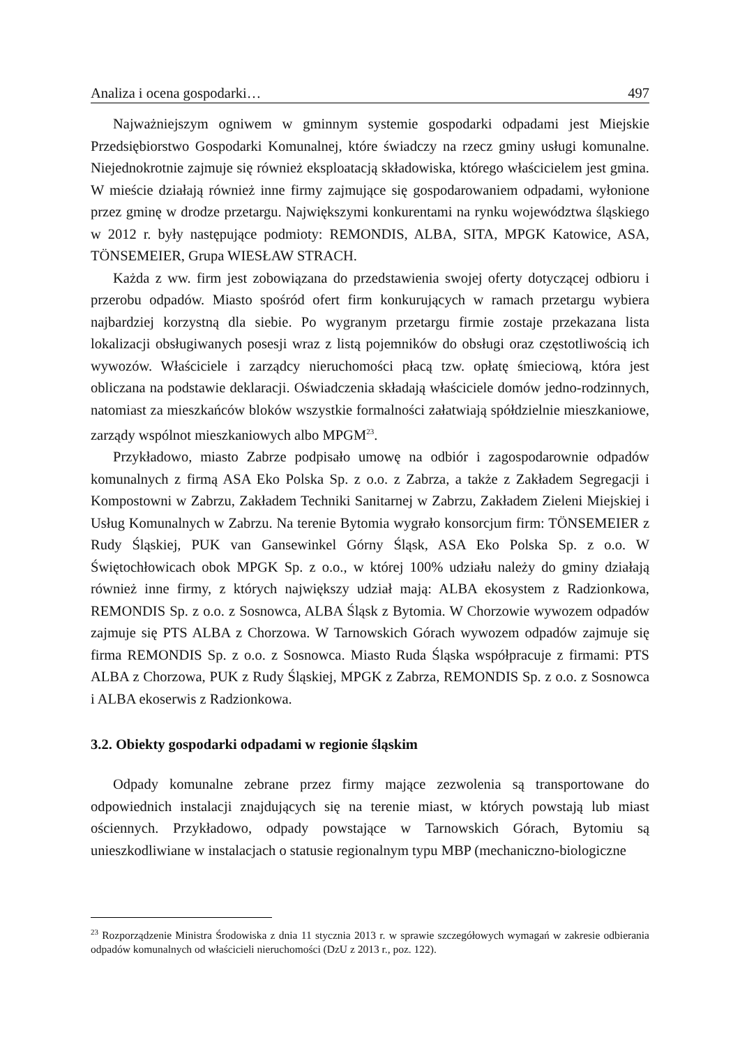Analiza i ocena gospodarki… 497
Najważniejszym ogniwem w gminnym systemie gospodarki odpadami jest Miejskie Przedsiębiorstwo Gospodarki Komunalnej, które świadczy na rzecz gminy usługi komunalne. Niejednokrotnie zajmuje się również eksploatacją składowiska, którego właścicielem jest gmina. W mieście działają również inne firmy zajmujące się gospodarowaniem odpadami, wyłonione przez gminę w drodze przetargu. Największymi konkurentami na rynku województwa śląskiego w 2012 r. były następujące podmioty: REMONDIS, ALBA, SITA, MPGK Katowice, ASA, TÖNSEMEIER, Grupa WIESŁAW STRACH.
Każda z ww. firm jest zobowiązana do przedstawienia swojej oferty dotyczącej odbioru i przerobu odpadów. Miasto spośród ofert firm konkurujących w ramach przetargu wybiera najbardziej korzystną dla siebie. Po wygranym przetargu firmie zostaje przekazana lista lokalizacji obsługiwanych posesji wraz z listą pojemników do obsługi oraz częstotliwością ich wywozów. Właściciele i zarządcy nieruchomości płacą tzw. opłatę śmieciową, która jest obliczana na podstawie deklaracji. Oświadczenia składają właściciele domów jedno-rodzinnych, natomiast za mieszkańców bloków wszystkie formalności załatwiają spółdzielnie mieszkaniowe, zarządy wspólnot mieszkaniowych albo MPGM<sup>23</sup>.
Przykładowo, miasto Zabrze podpisało umowę na odbiór i zagospodarownie odpadów komunalnych z firmą ASA Eko Polska Sp. z o.o. z Zabrza, a także z Zakładem Segregacji i Kompostowni w Zabrzu, Zakładem Techniki Sanitarnej w Zabrzu, Zakładem Zieleni Miejskiej i Usług Komunalnych w Zabrzu. Na terenie Bytomia wygrało konsorcjum firm: TÖNSEMEIER z Rudy Śląskiej, PUK van Gansewinkel Górny Śląsk, ASA Eko Polska Sp. z o.o. W Świętochłowicach obok MPGK Sp. z o.o., w której 100% udziału należy do gminy działają również inne firmy, z których największy udział mają: ALBA ekosystem z Radzionkowa, REMONDIS Sp. z o.o. z Sosnowca, ALBA Śląsk z Bytomia. W Chorzowie wywozem odpadów zajmuje się PTS ALBA z Chorzowa. W Tarnowskich Górach wywozem odpadów zajmuje się firma REMONDIS Sp. z o.o. z Sosnowca. Miasto Ruda Śląska współpracuje z firmami: PTS ALBA z Chorzowa, PUK z Rudy Śląskiej, MPGK z Zabrza, REMONDIS Sp. z o.o. z Sosnowca i ALBA ekoserwis z Radzionkowa.
3.2. Obiekty gospodarki odpadami w regionie śląskim
Odpady komunalne zebrane przez firmy mające zezwolenia są transportowane do odpowiednich instalacji znajdujących się na terenie miast, w których powstają lub miast ościennych. Przykładowo, odpady powstające w Tarnowskich Górach, Bytomiu są unieszkodliwiane w instalacjach o statusie regionalnym typu MBP (mechaniczno-biologiczne
<sup>23</sup> Rozporządzenie Ministra Środowiska z dnia 11 stycznia 2013 r. w sprawie szczegółowych wymagań w zakresie odbierania odpadów komunalnych od właścicieli nieruchomości (DzU z 2013 r., poz. 122).